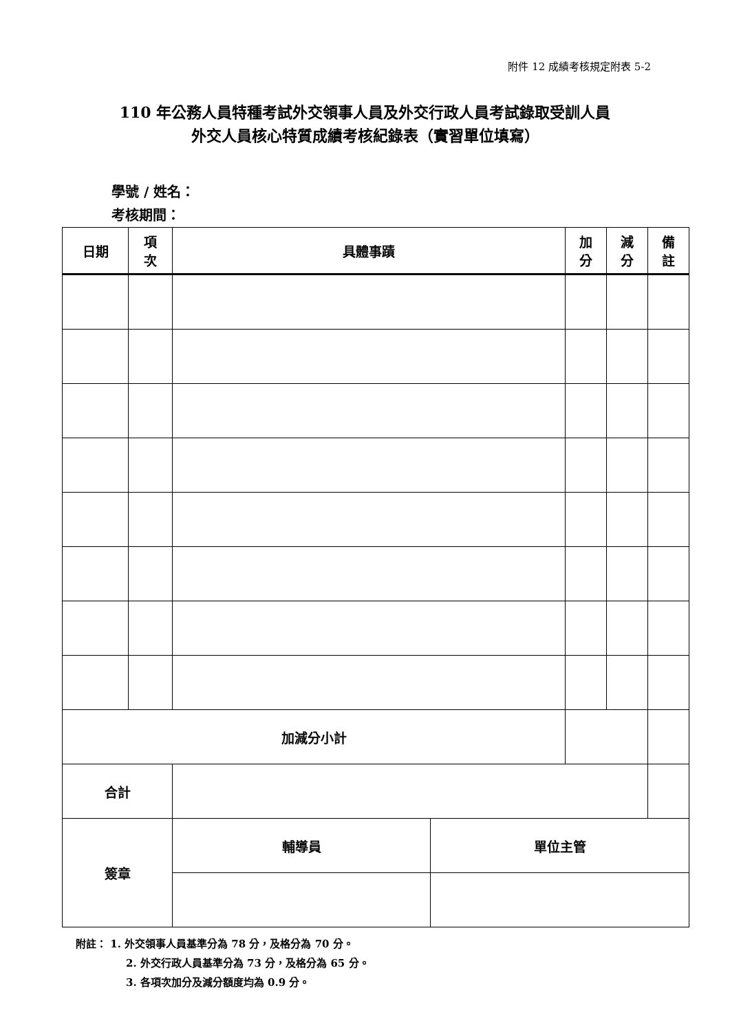附件 12 成績考核規定附表 5-2
110 年公務人員特種考試外交領事人員及外交行政人員考試錄取受訓人員
外交人員核心特質成績考核紀錄表（實習單位填寫）
學號 / 姓名：
考核期間：
| 日期 | 項 次 | 具體事蹟 | | 加 分 | 減 分 | 備 註 |
| --- | --- | --- | --- | --- | --- | --- |
| 加減分小計 | | | | | | |
| 合計 | | | | | | |
| 簽章 | | 輔導員 | 單位主管 | | | |
附註： 1. 外交領事人員基準分為 78 分，及格分為 70 分。
2. 外交行政人員基準分為 73 分，及格分為 65 分。
3. 各項次加分及減分額度均為 0.9 分。